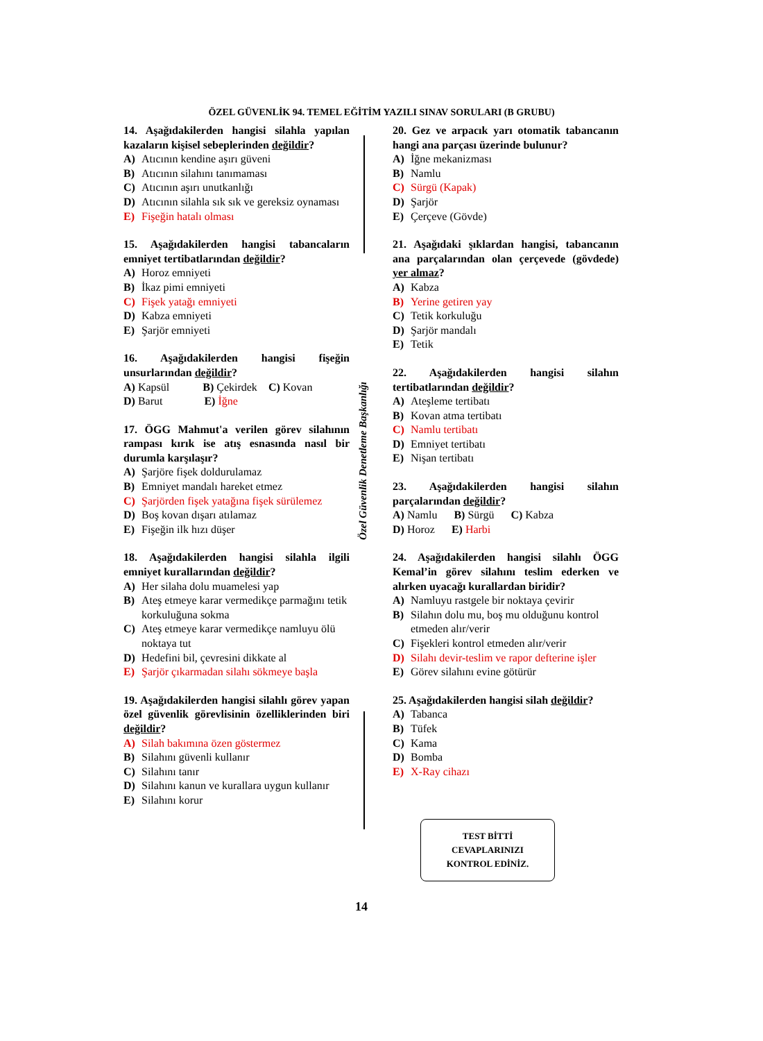ÖZEL GÜVENLİK 94. TEMEL EĞİTİM YAZILI SINAV SORULARI (B GRUBU)
Özel Güvenlik Denetleme Başkanlığı
14. Aşağıdakilerden hangisi silahla yapılan kazaların kişisel sebeplerinden değildir?
A) Atıcının kendine aşırı güveni
B) Atıcının silahını tanımaması
C) Atıcının aşırı unutkanlığı
D) Atıcının silahla sık sık ve gereksiz oynaması
E) Fişeğin hatalı olması
15. Aşağıdakilerden hangisi tabancaların emniyet tertibatlarından değildir?
A) Horoz emniyeti
B) İkaz pimi emniyeti
C) Fişek yatağı emniyeti
D) Kabza emniyeti
E) Şarjör emniyeti
16. Aşağıdakilerden hangisi fişeğin unsurlarından değildir?
A) Kapsül B) Çekirdek C) Kovan
D) Barut E) İğne
17. ÖGG Mahmut'a verilen görev silahının rampası kırık ise atış esnasında nasıl bir durumla karşılaşır?
A) Şarjöre fişek doldurulamaz
B) Emniyet mandalı hareket etmez
C) Şarjörden fişek yatağına fişek sürülemez
D) Boş kovan dışarı atılamaz
E) Fişeğin ilk hızı düşer
18. Aşağıdakilerden hangisi silahla ilgili emniyet kurallarından değildir?
A) Her silaha dolu muamelesi yap
B) Ateş etmeye karar vermedikçe parmağını tetik korkuluğuna sokma
C) Ateş etmeye karar vermedikçe namluyu ölü noktaya tut
D) Hedefini bil, çevresini dikkate al
E) Şarjör çıkarmadan silahı sökmeye başla
19. Aşağıdakilerden hangisi silahlı görev yapan özel güvenlik görevlisinin özelliklerinden biri değildir?
A) Silah bakımına özen göstermez
B) Silahını güvenli kullanır
C) Silahını tanır
D) Silahını kanun ve kurallara uygun kullanır
E) Silahını korur
20. Gez ve arpacık yarı otomatik tabancanın hangi ana parçası üzerinde bulunur?
A) İğne mekanizması
B) Namlu
C) Sürgü (Kapak)
D) Şarjör
E) Çerçeve (Gövde)
21. Aşağıdaki şıklardan hangisi, tabancanın ana parçalarından olan çerçevede (gövdede) yer almaz?
A) Kabza
B) Yerine getiren yay
C) Tetik korkuluğu
D) Şarjör mandalı
E) Tetik
22. Aşağıdakilerden hangisi silahın tertibatlarından değildir?
A) Ateşleme tertibatı
B) Kovan atma tertibatı
C) Namlu tertibatı
D) Emniyet tertibatı
E) Nişan tertibatı
23. Aşağıdakilerden hangisi silahın parçalarından değildir?
A) Namlu B) Sürgü C) Kabza
D) Horoz E) Harbi
24. Aşağıdakilerden hangisi silahlı ÖGG Kemal’in görev silahını teslim ederken ve alırken uyacağı kurallardan biridir?
A) Namluyu rastgele bir noktaya çevirir
B) Silahın dolu mu, boş mu olduğunu kontrol etmeden alır/verir
C) Fişekleri kontrol etmeden alır/verir
D) Silahı devir-teslim ve rapor defterine işler
E) Görev silahını evine götürür
25. Aşağıdakilerden hangisi silah değildir?
A) Tabanca
B) Tüfek
C) Kama
D) Bomba
E) X-Ray cihazı
TEST BİTTİ
CEVAPLARINIZI
KONTROL EDİNİZ.
14